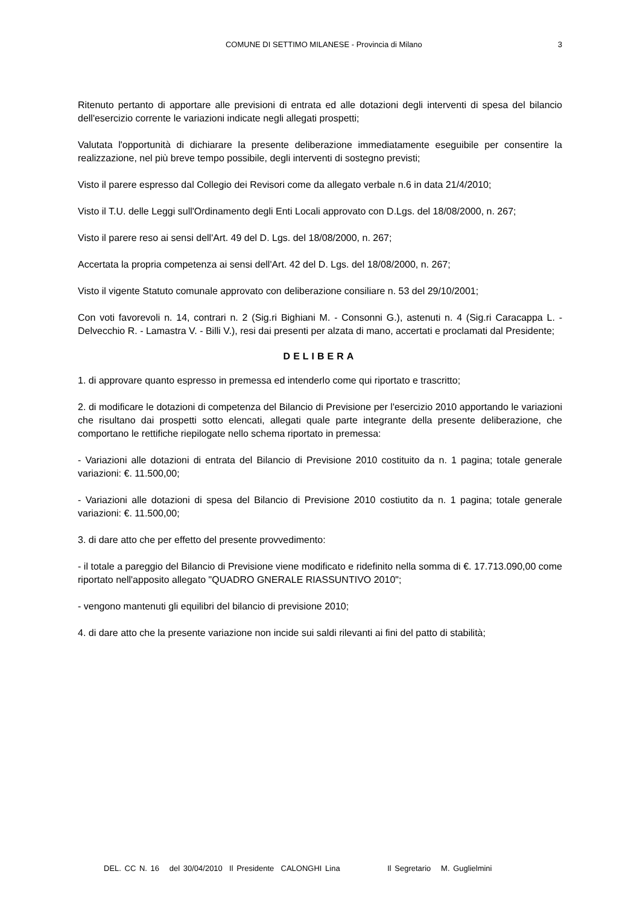COMUNE DI SETTIMO MILANESE - Provincia di Milano 3
Ritenuto pertanto di apportare alle previsioni di entrata ed alle dotazioni degli interventi di spesa del bilancio dell'esercizio corrente le variazioni indicate negli allegati prospetti;
Valutata l'opportunità di dichiarare la presente deliberazione immediatamente eseguibile per consentire la realizzazione, nel più breve tempo possibile, degli interventi di sostegno previsti;
Visto il parere espresso dal Collegio dei Revisori come da allegato verbale n.6 in data 21/4/2010;
Visto il T.U. delle Leggi sull'Ordinamento degli Enti Locali approvato con D.Lgs. del 18/08/2000, n. 267;
Visto il parere reso ai sensi dell'Art. 49 del D. Lgs. del 18/08/2000, n. 267;
Accertata la propria competenza ai sensi dell'Art. 42 del D. Lgs. del 18/08/2000, n. 267;
Visto il vigente Statuto comunale approvato con deliberazione consiliare n. 53 del 29/10/2001;
Con voti favorevoli n. 14, contrari n. 2 (Sig.ri Bighiani M. - Consonni G.), astenuti n. 4 (Sig.ri Caracappa L. - Delvecchio R. - Lamastra V. - Billi V.), resi dai presenti per alzata di mano, accertati e proclamati dal Presidente;
DELIBERA
1. di approvare quanto espresso in premessa ed intenderlo come qui riportato e trascritto;
2. di modificare le dotazioni di competenza del Bilancio di Previsione per l'esercizio 2010 apportando le variazioni che risultano dai prospetti sotto elencati, allegati quale parte integrante della presente deliberazione, che comportano le rettifiche riepilogate nello schema riportato in premessa:
- Variazioni alle dotazioni di entrata del Bilancio di Previsione 2010 costituito da n. 1 pagina; totale generale variazioni: €. 11.500,00;
- Variazioni alle dotazioni di spesa del Bilancio di Previsione 2010 costiutito da n. 1 pagina; totale generale variazioni: €. 11.500,00;
3. di dare atto che per effetto del presente provvedimento:
- il totale a pareggio del Bilancio di Previsione viene modificato e ridefinito nella somma di €. 17.713.090,00 come riportato nell'apposito allegato "QUADRO GNERALE RIASSUNTIVO 2010";
- vengono mantenuti gli equilibri del bilancio di previsione 2010;
4. di dare atto che la presente variazione non incide sui saldi rilevanti ai fini del patto di stabilità;
DEL. CC N. 16 del 30/04/2010 Il Presidente CALONGHI Lina Il Segretario M. Guglielmini